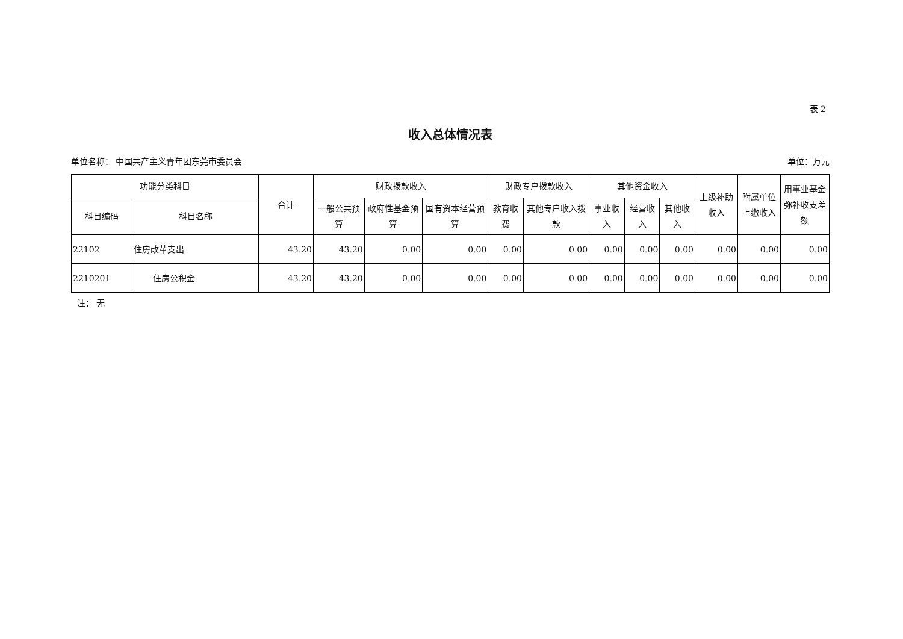表 2
收入总体情况表
单位名称： 中国共产主义青年团东莞市委员会 单位：万元
| 功能分类科目 | | 合计 | 财政拨款收入 | | | 财政专户拨款收入 | | 其他资金收入 | | | 上级补助收入 | 附属单位上缴收入 | 用事业基金弥补收支差额 |
| --- | --- | --- | --- | --- | --- | --- | --- | --- | --- | --- | --- | --- | --- |
| 科目编码 | 科目名称 | | 一般公共预算 | 政府性基金预算 | 国有资本经营预算 | 教育收费 | 其他专户收入拨款 | 事业收入 | 经营收入 | 其他收入 | | | |
| 22102 | 住房改革支出 | 43.20 | 43.20 | 0.00 | 0.00 | 0.00 | 0.00 | 0.00 | 0.00 | 0.00 | 0.00 | 0.00 | 0.00 |
| 2210201 | 住房公积金 | 43.20 | 43.20 | 0.00 | 0.00 | 0.00 | 0.00 | 0.00 | 0.00 | 0.00 | 0.00 | 0.00 | 0.00 |
注： 无